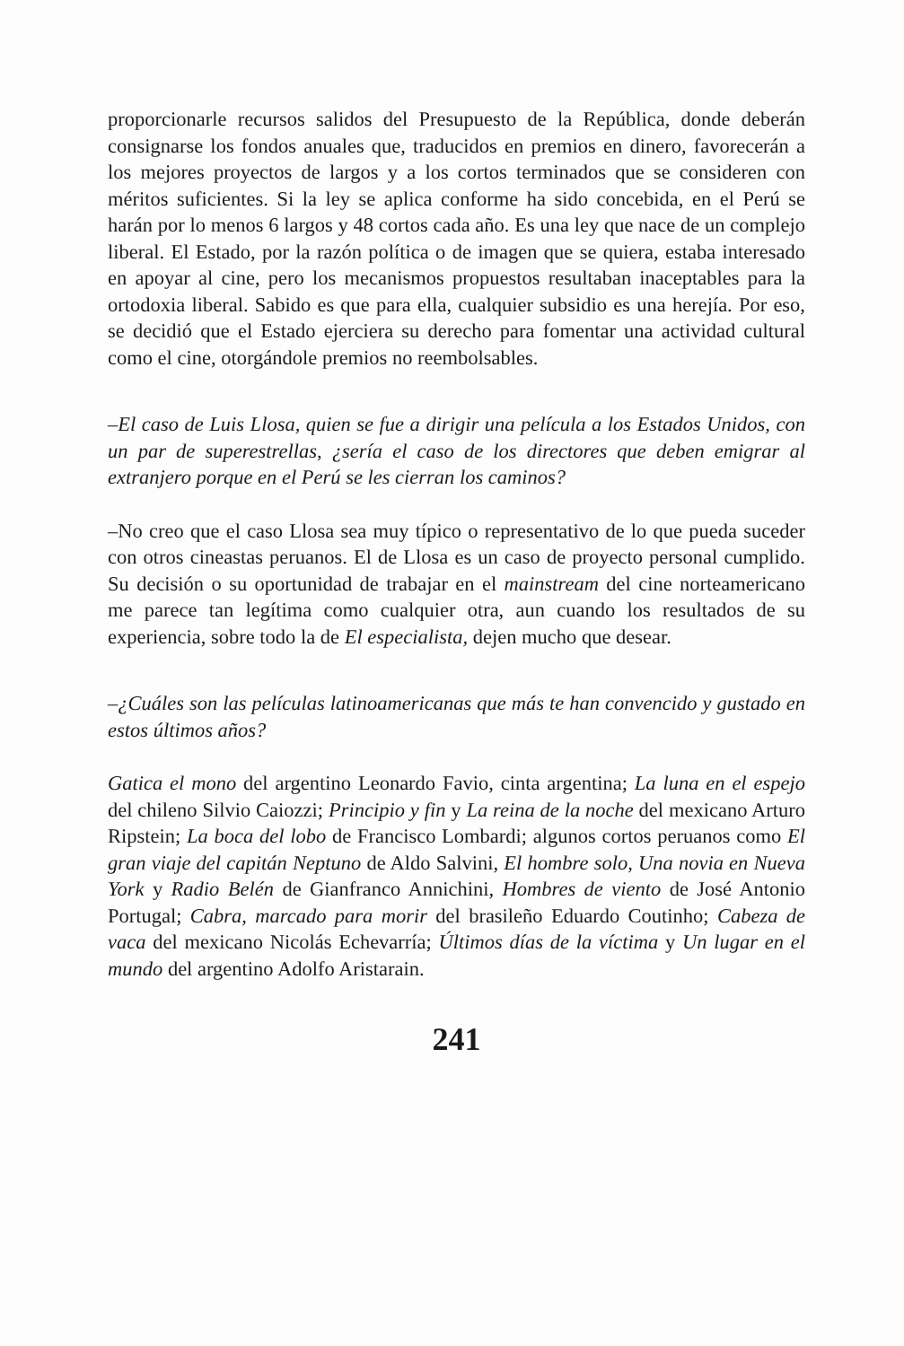proporcionarle recursos salidos del Presupuesto de la República, donde deberán consignarse los fondos anuales que, traducidos en premios en dinero, favorecerán a los mejores proyectos de largos y a los cortos terminados que se consideren con méritos suficientes. Si la ley se aplica conforme ha sido concebida, en el Perú se harán por lo menos 6 largos y 48 cortos cada año. Es una ley que nace de un complejo liberal. El Estado, por la razón política o de imagen que se quiera, estaba interesado en apoyar al cine, pero los mecanismos propuestos resultaban inaceptables para la ortodoxia liberal. Sabido es que para ella, cualquier subsidio es una herejía. Por eso, se decidió que el Estado ejerciera su derecho para fomentar una actividad cultural como el cine, otorgándole premios no reembolsables.
–El caso de Luis Llosa, quien se fue a dirigir una película a los Estados Unidos, con un par de superestrellas, ¿sería el caso de los directores que deben emigrar al extranjero porque en el Perú se les cierran los caminos?
–No creo que el caso Llosa sea muy típico o representativo de lo que pueda suceder con otros cineastas peruanos. El de Llosa es un caso de proyecto personal cumplido. Su decisión o su oportunidad de trabajar en el mainstream del cine norteamericano me parece tan legítima como cualquier otra, aun cuando los resultados de su experiencia, sobre todo la de El especialista, dejen mucho que desear.
–¿Cuáles son las películas latinoamericanas que más te han convencido y gustado en estos últimos años?
Gatica el mono del argentino Leonardo Favio, cinta argentina; La luna en el espejo del chileno Silvio Caiozzi; Principio y fin y La reina de la noche del mexicano Arturo Ripstein; La boca del lobo de Francisco Lombardi; algunos cortos peruanos como El gran viaje del capitán Neptuno de Aldo Salvini, El hombre solo, Una novia en Nueva York y Radio Belén de Gianfranco Annichini, Hombres de viento de José Antonio Portugal; Cabra, marcado para morir del brasileño Eduardo Coutinho; Cabeza de vaca del mexicano Nicolás Echevarría; Últimos días de la víctima y Un lugar en el mundo del argentino Adolfo Aristarain.
241